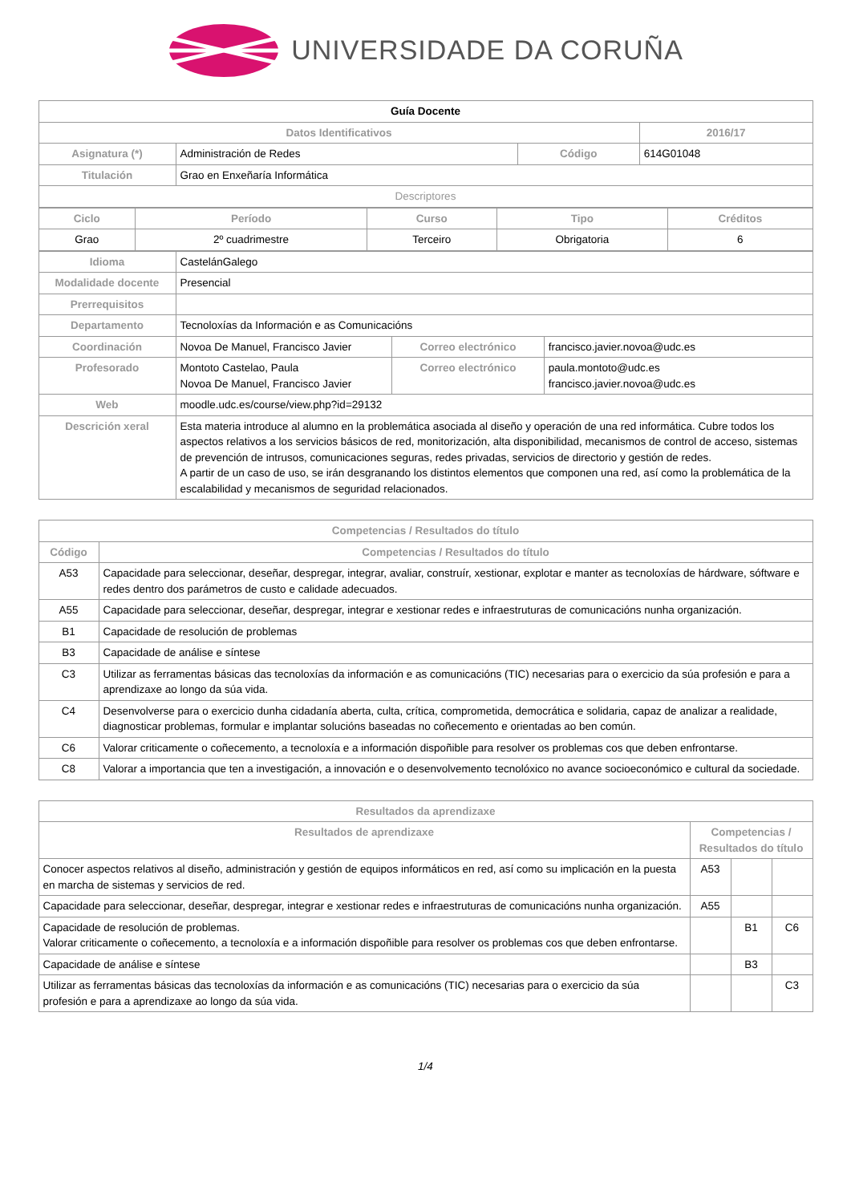UNIVERSIDADE DA CORUÑA
| Guía Docente | | | |
| Datos Identificativos | | | 2016/17 |
| Asignatura (*) | Administración de Redes | Código | 614G01048 |
| Titulación | Grao en Enxeñaría Informática | | |
| Descriptores | | | |
| Ciclo | Período | Curso | Tipo | Créditos |
| --- | --- | --- | --- | --- |
| Grao | 2º cuadrimestre | Terceiro | Obrigatoria | 6 |
| Idioma | CastelánGalego | | |
| Modalidade docente | Presencial | | |
| Prerrequisitos | | | |
| Departamento | Tecnoloxías da Información e as Comunicacións | | |
| Coordinación | Novoa De Manuel, Francisco Javier | Correo electrónico | francisco.javier.novoa@udc.es |
| Profesorado | Montoto Castelao, Paula Novoa De Manuel, Francisco Javier | Correo electrónico | paula.montoto@udc.es francisco.javier.novoa@udc.es |
| Web | moodle.udc.es/course/view.php?id=29132 | | |
| Descrición xeral | Esta materia introduce al alumno en la problemática asociada al diseño y operación de una red informática. Cubre todos los aspectos relativos a los servicios básicos de red, monitorización, alta disponibilidad, mecanismos de control de acceso, sistemas de prevención de intrusos, comunicaciones seguras, redes privadas, servicios de directorio y gestión de redes. A partir de un caso de uso, se irán desgranando los distintos elementos que componen una red, así como la problemática de la escalabilidad y mecanismos de seguridad relacionados. | | |
| Competencias / Resultados do título | |
| --- | --- |
| Código | Competencias / Resultados do título |
| A53 | Capacidade para seleccionar, deseñar, despregar, integrar, avaliar, construír, xestionar, explotar e manter as tecnoloxías de hárdware, sóftware e redes dentro dos parámetros de custo e calidade adecuados. |
| A55 | Capacidade para seleccionar, deseñar, despregar, integrar e xestionar redes e infraestruturas de comunicacións nunha organización. |
| B1 | Capacidade de resolución de problemas |
| B3 | Capacidade de análise e síntese |
| C3 | Utilizar as ferramentas básicas das tecnoloxías da información e as comunicacións (TIC) necesarias para o exercicio da súa profesión e para a aprendizaxe ao longo da súa vida. |
| C4 | Desenvolverse para o exercicio dunha cidadanía aberta, culta, crítica, comprometida, democrática e solidaria, capaz de analizar a realidade, diagnosticar problemas, formular e implantar solucións baseadas no coñecemento e orientadas ao ben común. |
| C6 | Valorar criticamente o coñecemento, a tecnoloxía e a información dispoñible para resolver os problemas cos que deben enfrontarse. |
| C8 | Valorar a importancia que ten a investigación, a innovación e o desenvolvemento tecnolóxico no avance socioeconómico e cultural da sociedade. |
| Resultados da aprendizaxe | | | |
| --- | --- | --- | --- |
| Resultados de aprendizaxe | Competencias / Resultados do título | | |
| Conocer aspectos relativos al diseño, administración y gestión de equipos informáticos en red, así como su implicación en la puesta en marcha de sistemas y servicios de red. | A53 | | |
| Capacidade para seleccionar, deseñar, despregar, integrar e xestionar redes e infraestruturas de comunicacións nunha organización. | A55 | | |
| Capacidade de resolución de problemas. Valorar criticamente o coñecemento, a tecnoloxía e a información dispoñible para resolver os problemas cos que deben enfrontarse. | | B1 | C6 |
| Capacidade de análise e síntese | | B3 | |
| Utilizar as ferramentas básicas das tecnoloxías da información e as comunicacións (TIC) necesarias para o exercicio da súa profesión e para a aprendizaxe ao longo da súa vida. | | | C3 |
1/4